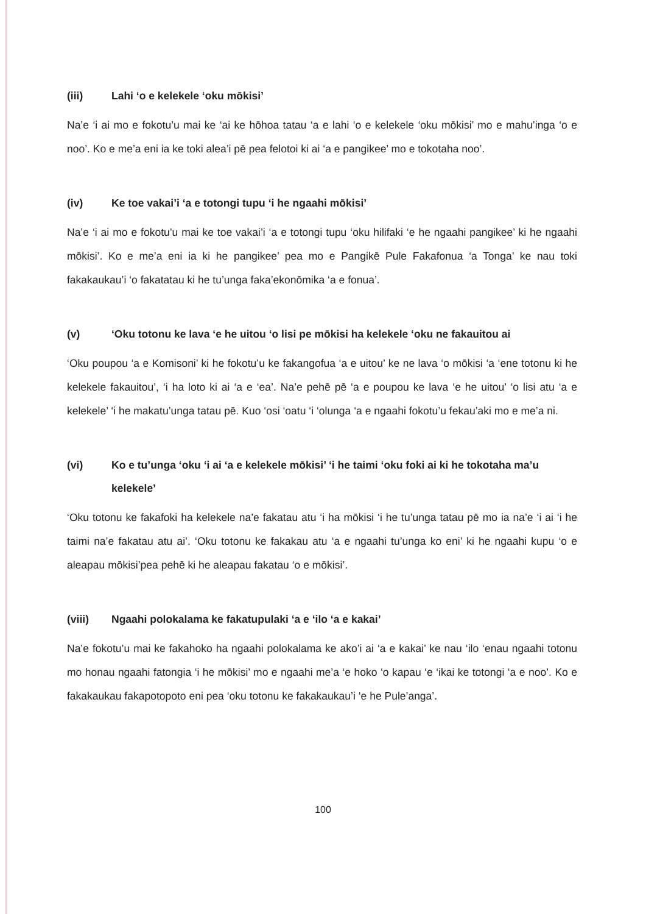(iii) Lahi ‘o e kelekele ‘oku mōkisi’
Na’e ‘i ai mo e fokotu’u mai ke ‘ai ke hōhoa tatau ‘a e lahi ‘o e kelekele ‘oku mōkisi’ mo e mahu’inga ‘o e noo’. Ko e me’a eni ia ke toki alea’i pē pea felotoi ki ai ‘a e pangikee’ mo e tokotaha noo’.
(iv) Ke toe vakai’i ‘a e totongi tupu ‘i he ngaahi mōkisi’
Na’e ‘i ai mo e fokotu’u mai ke toe vakai’i ‘a e totongi tupu ‘oku hilifaki ‘e he ngaahi pangikee’ ki he ngaahi mōkisi’. Ko e me’a eni ia ki he pangikee’ pea mo e Pangikē Pule Fakafonua ‘a Tonga’ ke nau toki fakakaukau’i ‘o fakatatau ki he tu’unga faka’ekonōmika ‘a e fonua’.
(v) ‘Oku totonu ke lava ‘e he uitou ‘o lisi pe mōkisi ha kelekele ‘oku ne fakauitou ai
‘Oku poupou ‘a e Komisoni’ ki he fokotu’u ke fakangofua ‘a e uitou’ ke ne lava ‘o mōkisi ‘a ‘ene totonu ki he kelekele fakauitou’, ‘i ha loto ki ai ‘a e ‘ea’. Na’e pehē pē ‘a e poupou ke lava ‘e he uitou’ ‘o lisi atu ‘a e kelekele’ ‘i he makatu’unga tatau pē. Kuo ‘osi ‘oatu ‘i ‘olunga ‘a e ngaahi fokotu’u fekau’aki mo e me’a ni.
(vi) Ko e tu’unga ‘oku ‘i ai ‘a e kelekele mōkisi’ ‘i he taimi ‘oku foki ai ki he tokotaha ma’u kelekele’
‘Oku totonu ke fakafoki ha kelekele na’e fakatau atu ‘i ha mōkisi ‘i he tu’unga tatau pē mo ia na’e ‘i ai ‘i he taimi na’e fakatau atu ai’. ‘Oku totonu ke fakakau atu ‘a e ngaahi tu’unga ko eni’ ki he ngaahi kupu ‘o e aleapau mōkisi’pea pehē ki he aleapau fakatau ‘o e mōkisi’.
(viii) Ngaahi polokalama ke fakatupulaki ‘a e ‘ilo ‘a e kakai’
Na’e fokotu’u mai ke fakahoko ha ngaahi polokalama ke ako’i ai ‘a e kakai’ ke nau ‘ilo ‘enau ngaahi totonu mo honau ngaahi fatongia ‘i he mōkisi’ mo e ngaahi me’a ‘e hoko ‘o kapau ‘e ‘ikai ke totongi ‘a e noo’. Ko e fakakaukau fakapotopoto eni pea ‘oku totonu ke fakakaukau’i ‘e he Pule’anga’.
100